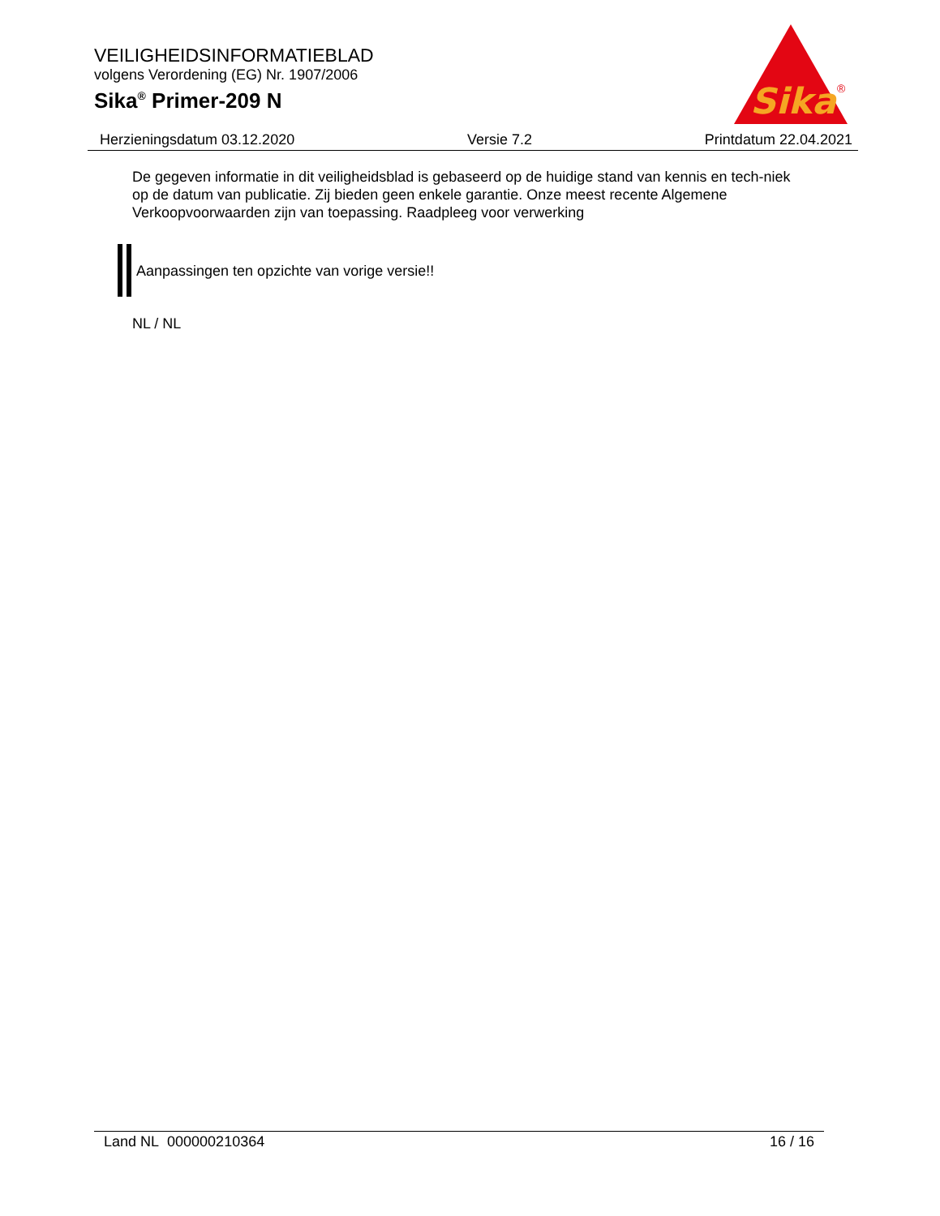VEILIGHEIDSINFORMATIEBLAD
volgens Verordening (EG) Nr. 1907/2006
Sika<sup>®</sup> Primer-209 N
Sika
®
Herzieningsdatum 03.12.2020 Versie 7.2 Printdatum 22.04.2021
De gegeven informatie in dit veiligheidsblad is gebaseerd op de huidige stand van kennis en tech-niek op de datum van publicatie. Zij bieden geen enkele garantie. Onze meest recente Algemene Verkoopvoorwaarden zijn van toepassing. Raadpleeg voor verwerking
Aanpassingen ten opzichte van vorige versie!!
NL / NL
Land NL 000000210364 16 / 16